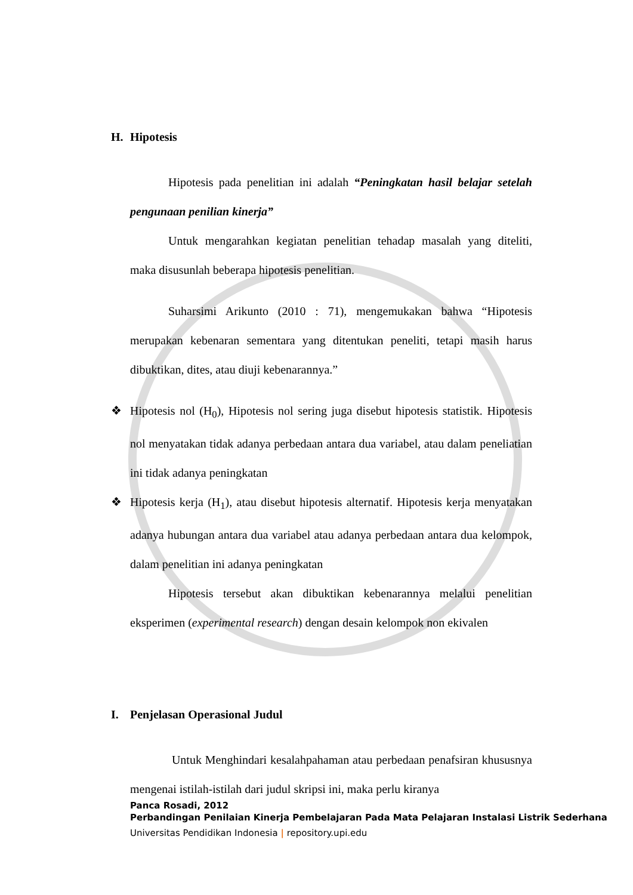H. Hipotesis
Hipotesis pada penelitian ini adalah “Peningkatan hasil belajar setelah pengunaan penilian kinerja”
Untuk mengarahkan kegiatan penelitian tehadap masalah yang diteliti, maka disusunlah beberapa hipotesis penelitian.
Suharsimi Arikunto (2010 : 71), mengemukakan bahwa “Hipotesis merupakan kebenaran sementara yang ditentukan peneliti, tetapi masih harus dibuktikan, dites, atau diuji kebenarannya.”
❖ Hipotesis nol (H<sub>0</sub>), Hipotesis nol sering juga disebut hipotesis statistik. Hipotesis nol menyatakan tidak adanya perbedaan antara dua variabel, atau dalam peneliatian ini tidak adanya peningkatan
❖ Hipotesis kerja (H<sub>1</sub>), atau disebut hipotesis alternatif. Hipotesis kerja menyatakan adanya hubungan antara dua variabel atau adanya perbedaan antara dua kelompok, dalam penelitian ini adanya peningkatan
Hipotesis tersebut akan dibuktikan kebenarannya melalui penelitian eksperimen (experimental research) dengan desain kelompok non ekivalen
I. Penjelasan Operasional Judul
Untuk Menghindari kesalahpahaman atau perbedaan penafsiran khususnya mengenai istilah-istilah dari judul skripsi ini, maka perlu kiranya
Panca Rosadi, 2012
Perbandingan Penilaian Kinerja Pembelajaran Pada Mata Pelajaran Instalasi Listrik Sederhana
Universitas Pendidikan Indonesia | repository.upi.edu